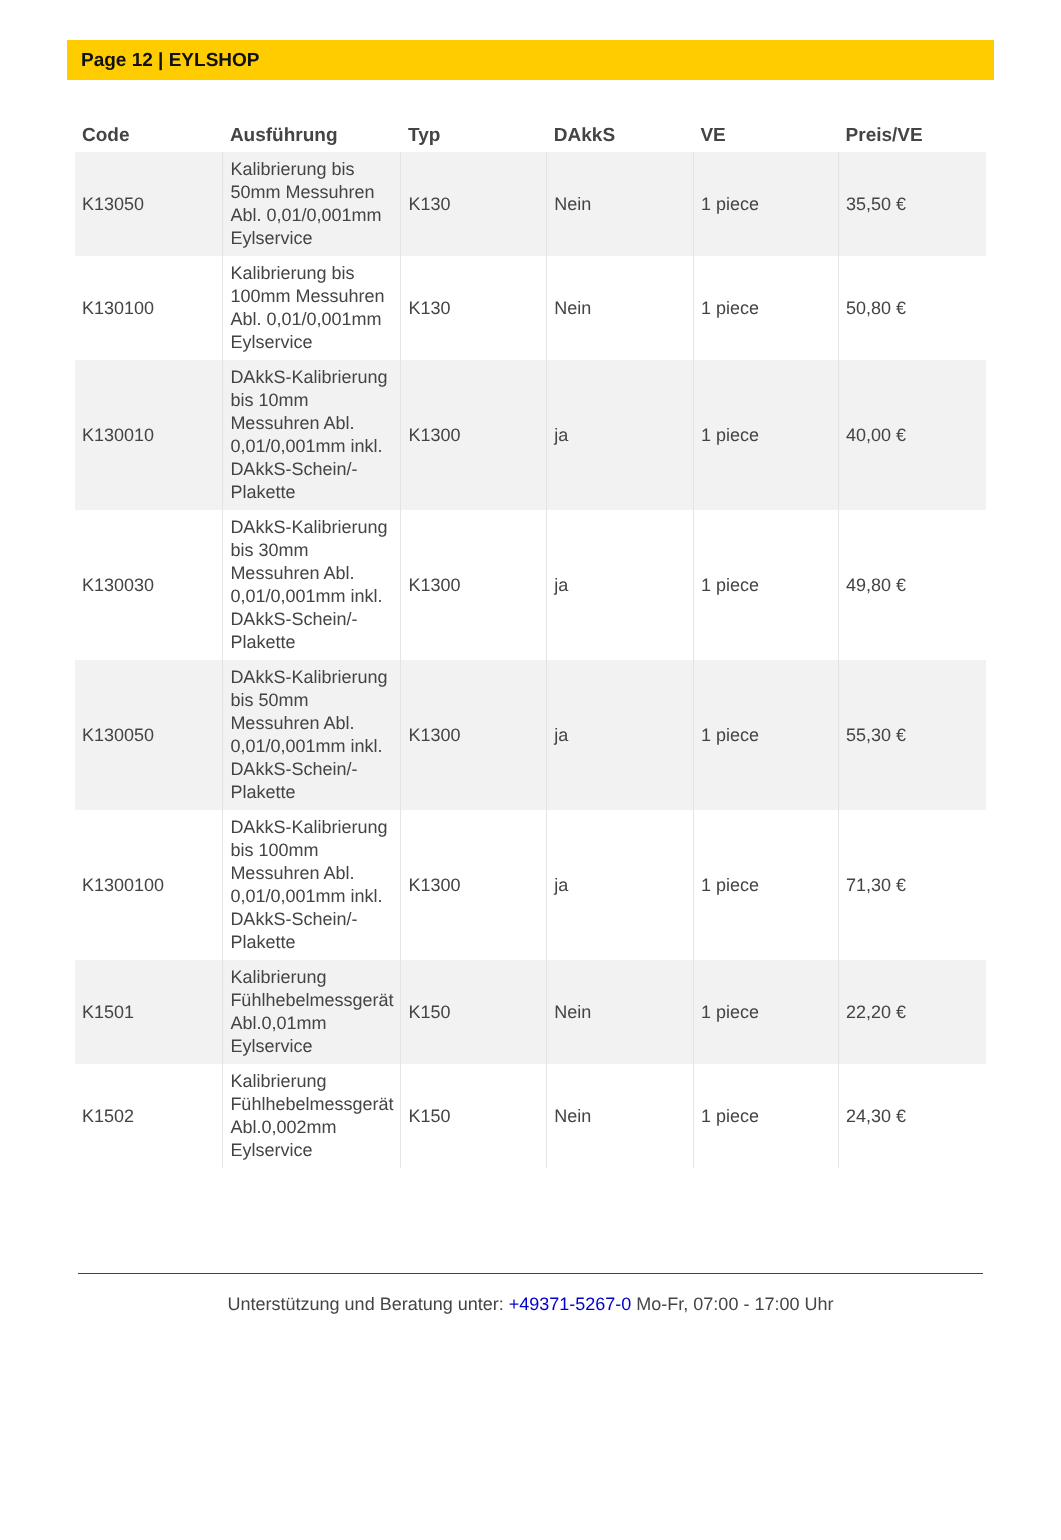Page 12 | EYLSHOP
| Code | Ausführung | Typ | DAkkS | VE | Preis/VE |
| --- | --- | --- | --- | --- | --- |
| K13050 | Kalibrierung bis 50mm Messuhren Abl. 0,01/0,001mm Eylservice | K130 | Nein | 1 piece | 35,50 € |
| K130100 | Kalibrierung bis 100mm Messuhren Abl. 0,01/0,001mm Eylservice | K130 | Nein | 1 piece | 50,80 € |
| K130010 | DAkkS-Kalibrierung bis 10mm Messuhren Abl. 0,01/0,001mm inkl. DAkkS-Schein/-Plakette | K1300 | ja | 1 piece | 40,00 € |
| K130030 | DAkkS-Kalibrierung bis 30mm Messuhren Abl. 0,01/0,001mm inkl. DAkkS-Schein/-Plakette | K1300 | ja | 1 piece | 49,80 € |
| K130050 | DAkkS-Kalibrierung bis 50mm Messuhren Abl. 0,01/0,001mm inkl. DAkkS-Schein/-Plakette | K1300 | ja | 1 piece | 55,30 € |
| K1300100 | DAkkS-Kalibrierung bis 100mm Messuhren Abl. 0,01/0,001mm inkl. DAkkS-Schein/-Plakette | K1300 | ja | 1 piece | 71,30 € |
| K1501 | Kalibrierung Fühlhebelmessgerät Abl.0,01mm Eylservice | K150 | Nein | 1 piece | 22,20 € |
| K1502 | Kalibrierung Fühlhebelmessgerät Abl.0,002mm Eylservice | K150 | Nein | 1 piece | 24,30 € |
Unterstützung und Beratung unter: +49371-5267-0 Mo-Fr, 07:00 - 17:00 Uhr